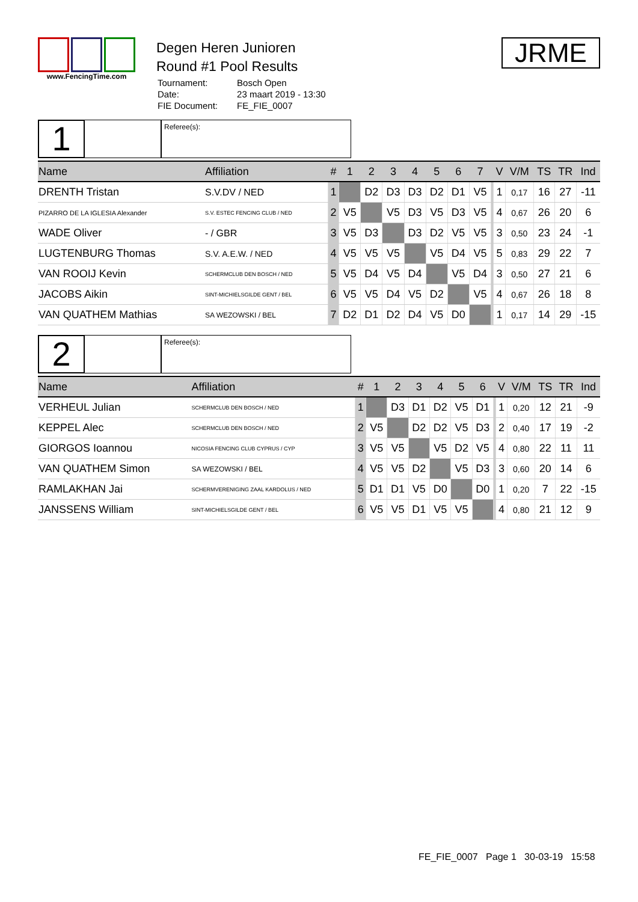www.FencingTime.com
Degen Heren Junioren
Round #1 Pool Results
| Tournament: | Bosch Open |
| Date: | 23 maart 2019 - 13:30 |
| FIE Document: | FE_FIE_0007 |
JRME
1
Referee(s):
| Name | Affiliation | # | 1 | 2 | 3 | 4 | 5 | 6 | 7 | | V | V/M | TS | TR | Ind |
| --- | --- | --- | --- | --- | --- | --- | --- | --- | --- | --- | --- | --- | --- | --- | --- |
| DRENTH Tristan | S.V.DV / NED | 1 | | D2 | D3 | D3 | D2 | D1 | V5 | | 1 | 0,17 | 16 | 27 | -11 |
| PIZARRO DE LA IGLESIA Alexander | S.V. ESTEC FENCING CLUB / NED | 2 | V5 | | V5 | D3 | V5 | D3 | V5 | | 4 | 0,67 | 26 | 20 | 6 |
| WADE Oliver | - / GBR | 3 | V5 | D3 | | D3 | D2 | V5 | V5 | | 3 | 0,50 | 23 | 24 | -1 |
| LUGTENBURG Thomas | S.V. A.E.W. / NED | 4 | V5 | V5 | V5 | | V5 | D4 | V5 | | 5 | 0,83 | 29 | 22 | 7 |
| VAN ROOIJ Kevin | SCHERMCLUB DEN BOSCH / NED | 5 | V5 | D4 | V5 | D4 | | V5 | D4 | | 3 | 0,50 | 27 | 21 | 6 |
| JACOBS Aikin | SINT-MICHIELSGILDE GENT / BEL | 6 | V5 | V5 | D4 | V5 | D2 | | V5 | | 4 | 0,67 | 26 | 18 | 8 |
| VAN QUATHEM Mathias | SA WEZOWSKI / BEL | 7 | D2 | D1 | D2 | D4 | V5 | D0 | | | 1 | 0,17 | 14 | 29 | -15 |
2
Referee(s):
| Name | Affiliation | # | 1 | 2 | 3 | 4 | 5 | 6 | | V | V/M | TS | TR | Ind |
| --- | --- | --- | --- | --- | --- | --- | --- | --- | --- | --- | --- | --- | --- | --- |
| VERHEUL Julian | SCHERMCLUB DEN BOSCH / NED | 1 | | D3 | D1 | D2 | V5 | D1 | | 1 | 0,20 | 12 | 21 | -9 |
| KEPPEL Alec | SCHERMCLUB DEN BOSCH / NED | 2 | V5 | | D2 | D2 | V5 | D3 | | 2 | 0,40 | 17 | 19 | -2 |
| GIORGOS Ioannou | NICOSIA FENCING CLUB CYPRUS / CYP | 3 | V5 | V5 | | V5 | D2 | V5 | | 4 | 0,80 | 22 | 11 | 11 |
| VAN QUATHEM Simon | SA WEZOWSKI / BEL | 4 | V5 | V5 | D2 | | V5 | D3 | | 3 | 0,60 | 20 | 14 | 6 |
| RAMLAKHAN Jai | SCHERMVERENIGING ZAAL KARDOLUS / NED | 5 | D1 | D1 | V5 | D0 | | D0 | | 1 | 0,20 | 7 | 22 | -15 |
| JANSSENS William | SINT-MICHIELSGILDE GENT / BEL | 6 | V5 | V5 | D1 | V5 | V5 | | | 4 | 0,80 | 21 | 12 | 9 |
FE_FIE_0007 Page 1 30-03-19 15:58